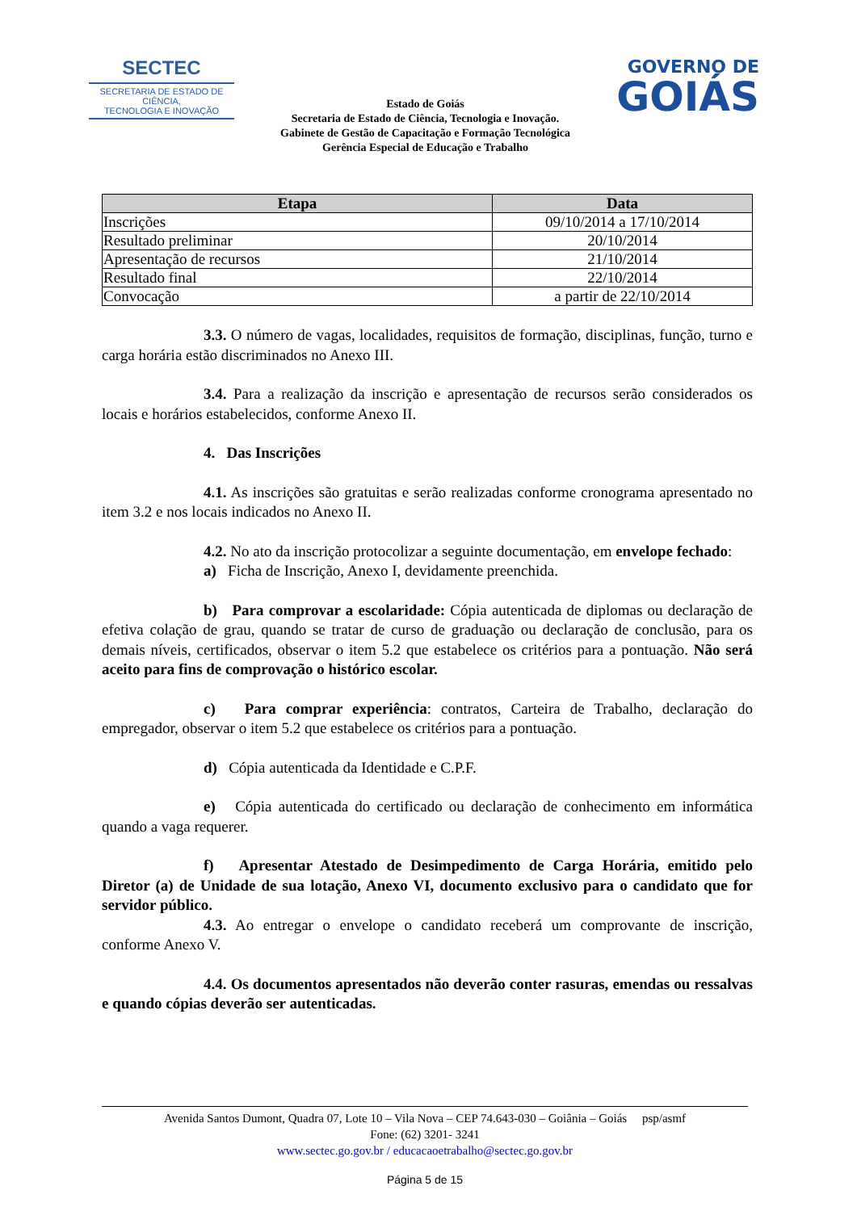SECTEC
SECRETARIA DE ESTADO DE CIÊNCIA,
TECNOLOGIA E INOVAÇÃO
Estado de Goiás
Secretaria de Estado de Ciência, Tecnologia e Inovação.
Gabinete de Gestão de Capacitação e Formação Tecnológica
Gerência Especial de Educação e Trabalho
GOVERNO DE
GOIÁS
| Etapa | Data |
| --- | --- |
| Inscrições | 09/10/2014 a 17/10/2014 |
| Resultado preliminar | 20/10/2014 |
| Apresentação de recursos | 21/10/2014 |
| Resultado final | 22/10/2014 |
| Convocação | a partir de 22/10/2014 |
3.3. O número de vagas, localidades, requisitos de formação, disciplinas, função, turno e carga horária estão discriminados no Anexo III.
3.4. Para a realização da inscrição e apresentação de recursos serão considerados os locais e horários estabelecidos, conforme Anexo II.
4. Das Inscrições
4.1. As inscrições são gratuitas e serão realizadas conforme cronograma apresentado no item 3.2 e nos locais indicados no Anexo II.
4.2. No ato da inscrição protocolizar a seguinte documentação, em envelope fechado:
a) Ficha de Inscrição, Anexo I, devidamente preenchida.
b) Para comprovar a escolaridade: Cópia autenticada de diplomas ou declaração de efetiva colação de grau, quando se tratar de curso de graduação ou declaração de conclusão, para os demais níveis, certificados, observar o item 5.2 que estabelece os critérios para a pontuação. Não será aceito para fins de comprovação o histórico escolar.
c) Para comprar experiência: contratos, Carteira de Trabalho, declaração do empregador, observar o item 5.2 que estabelece os critérios para a pontuação.
d) Cópia autenticada da Identidade e C.P.F.
e) Cópia autenticada do certificado ou declaração de conhecimento em informática quando a vaga requerer.
f) Apresentar Atestado de Desimpedimento de Carga Horária, emitido pelo Diretor (a) de Unidade de sua lotação, Anexo VI, documento exclusivo para o candidato que for servidor público.
4.3. Ao entregar o envelope o candidato receberá um comprovante de inscrição, conforme Anexo V.
4.4. Os documentos apresentados não deverão conter rasuras, emendas ou ressalvas e quando cópias deverão ser autenticadas.
Avenida Santos Dumont, Quadra 07, Lote 10 – Vila Nova – CEP 74.643-030 – Goiânia – Goiás psp/asmf
Fone: (62) 3201- 3241
www.sectec.go.gov.br / educacaoetrabalho@sectec.go.gov.br
Página 5 de 15